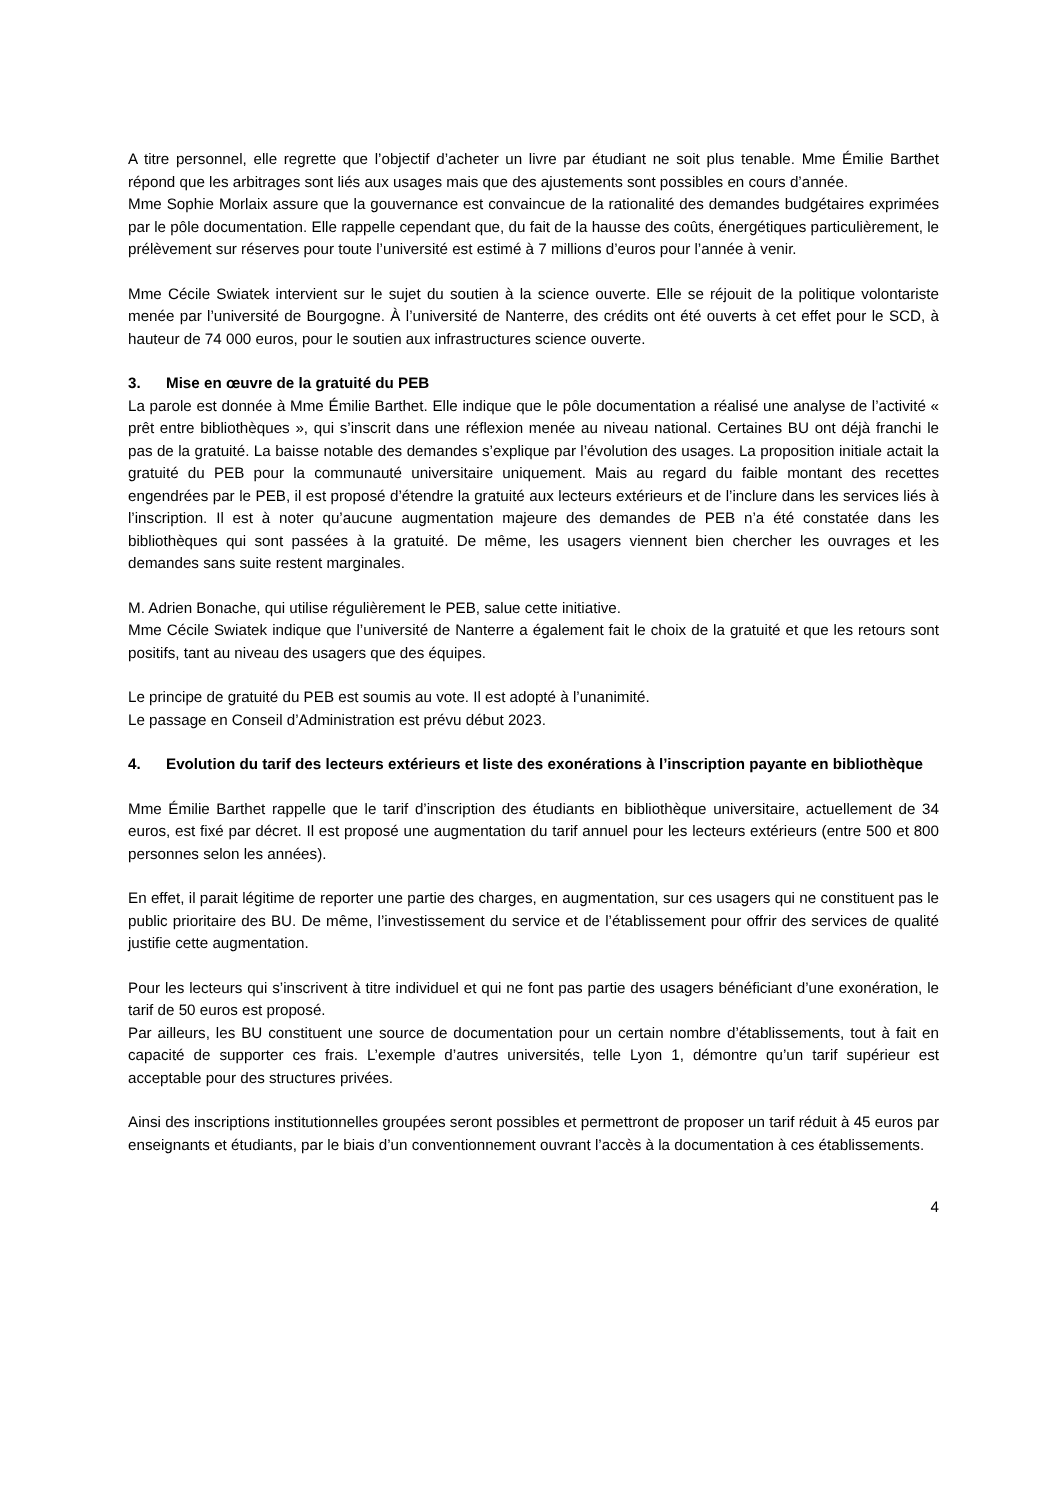A titre personnel, elle regrette que l’objectif d’acheter un livre par étudiant ne soit plus tenable. Mme Émilie Barthet répond que les arbitrages sont liés aux usages mais que des ajustements sont possibles en cours d’année.
Mme Sophie Morlaix assure que la gouvernance est convaincue de la rationalité des demandes budgétaires exprimées par le pôle documentation. Elle rappelle cependant que, du fait de la hausse des coûts, énergétiques particulièrement, le prélèvement sur réserves pour toute l’université est estimé à 7 millions d’euros pour l’année à venir.
Mme Cécile Swiatek intervient sur le sujet du soutien à la science ouverte. Elle se réjouit de la politique volontariste menée par l’université de Bourgogne. À l’université de Nanterre, des crédits ont été ouverts à cet effet pour le SCD, à hauteur de 74 000 euros, pour le soutien aux infrastructures science ouverte.
3. Mise en œuvre de la gratuité du PEB
La parole est donnée à Mme Émilie Barthet. Elle indique que le pôle documentation a réalisé une analyse de l’activité « prêt entre bibliothèques », qui s’inscrit dans une réflexion menée au niveau national. Certaines BU ont déjà franchi le pas de la gratuité. La baisse notable des demandes s’explique par l’évolution des usages. La proposition initiale actait la gratuité du PEB pour la communauté universitaire uniquement. Mais au regard du faible montant des recettes engendrées par le PEB, il est proposé d’étendre la gratuité aux lecteurs extérieurs et de l’inclure dans les services liés à l’inscription. Il est à noter qu’aucune augmentation majeure des demandes de PEB n’a été constatée dans les bibliothèques qui sont passées à la gratuité. De même, les usagers viennent bien chercher les ouvrages et les demandes sans suite restent marginales.
M. Adrien Bonache, qui utilise régulièrement le PEB, salue cette initiative.
Mme Cécile Swiatek indique que l’université de Nanterre a également fait le choix de la gratuité et que les retours sont positifs, tant au niveau des usagers que des équipes.
Le principe de gratuité du PEB est soumis au vote. Il est adopté à l’unanimité.
Le passage en Conseil d’Administration est prévu début 2023.
4. Evolution du tarif des lecteurs extérieurs et liste des exonérations à l’inscription payante en bibliothèque
Mme Émilie Barthet rappelle que le tarif d’inscription des étudiants en bibliothèque universitaire, actuellement de 34 euros, est fixé par décret. Il est proposé une augmentation du tarif annuel pour les lecteurs extérieurs (entre 500 et 800 personnes selon les années).
En effet, il parait légitime de reporter une partie des charges, en augmentation, sur ces usagers qui ne constituent pas le public prioritaire des BU. De même, l’investissement du service et de l’établissement pour offrir des services de qualité justifie cette augmentation.
Pour les lecteurs qui s’inscrivent à titre individuel et qui ne font pas partie des usagers bénéficiant d’une exonération, le tarif de 50 euros est proposé.
Par ailleurs, les BU constituent une source de documentation pour un certain nombre d’établissements, tout à fait en capacité de supporter ces frais. L’exemple d’autres universités, telle Lyon 1, démontre qu’un tarif supérieur est acceptable pour des structures privées.
Ainsi des inscriptions institutionnelles groupées seront possibles et permettront de proposer un tarif réduit à 45 euros par enseignants et étudiants, par le biais d’un conventionnement ouvrant l’accès à la documentation à ces établissements.
4